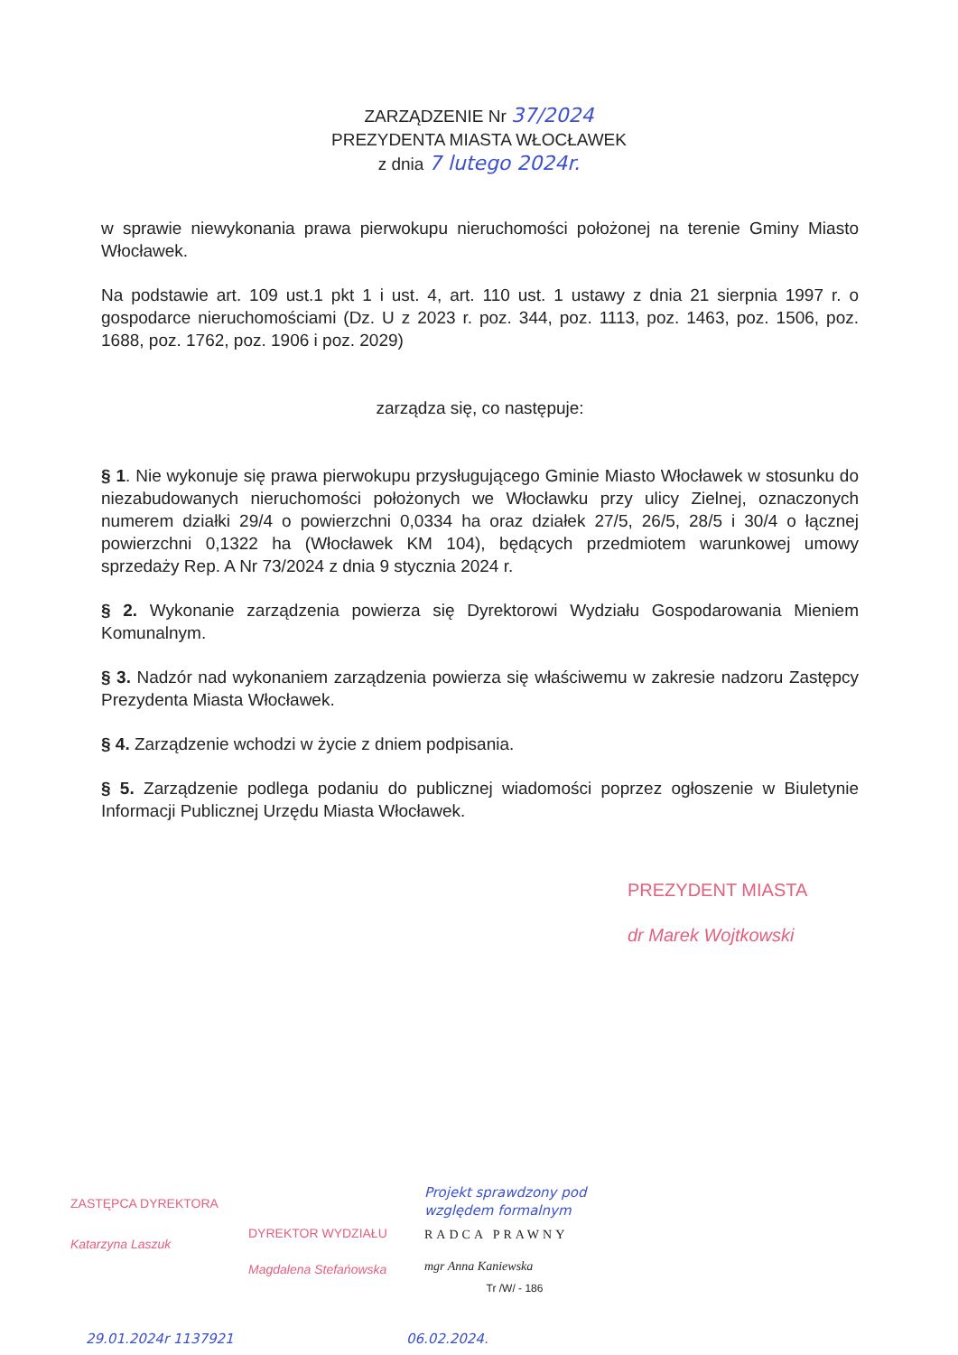ZARZĄDZENIE Nr 37/2024
PREZYDENTA MIASTA WŁOCŁAWEK
z dnia 7 lutego 2024r.
w sprawie niewykonania prawa pierwokupu nieruchomości położonej na terenie Gminy Miasto Włocławek.
Na podstawie art. 109 ust.1 pkt 1 i ust. 4, art. 110 ust. 1 ustawy z dnia 21 sierpnia 1997 r. o gospodarce nieruchomościami (Dz. U z 2023 r. poz. 344, poz. 1113, poz. 1463, poz. 1506, poz. 1688, poz. 1762, poz. 1906 i poz. 2029)
zarządza się, co następuje:
§ 1. Nie wykonuje się prawa pierwokupu przysługującego Gminie Miasto Włocławek w stosunku do niezabudowanych nieruchomości położonych we Włocławku przy ulicy Zielnej, oznaczonych numerem działki 29/4 o powierzchni 0,0334 ha oraz działek 27/5, 26/5, 28/5 i 30/4 o łącznej powierzchni 0,1322 ha (Włocławek KM 104), będących przedmiotem warunkowej umowy sprzedaży Rep. A Nr 73/2024 z dnia 9 stycznia 2024 r.
§ 2. Wykonanie zarządzenia powierza się Dyrektorowi Wydziału Gospodarowania Mieniem Komunalnym.
§ 3. Nadzór nad wykonaniem zarządzenia powierza się właściwemu w zakresie nadzoru Zastępcy Prezydenta Miasta Włocławek.
§ 4. Zarządzenie wchodzi w życie z dniem podpisania.
§ 5. Zarządzenie podlega podaniu do publicznej wiadomości poprzez ogłoszenie w Biuletynie Informacji Publicznej Urzędu Miasta Włocławek.
PREZYDENT MIASTA
dr Marek Wojtkowski
ZASTĘPCA DYREKTORA
Katarzyna Laszuk
DYREKTOR WYDZIAŁU
Magdalena Stefańowska
Projekt sprawdzony pod względem formalnym
RADCA PRAWNY
mgr Anna Kaniewska
Tr /W/ - 186
29.01.2024r 1137921 06.02.2024.